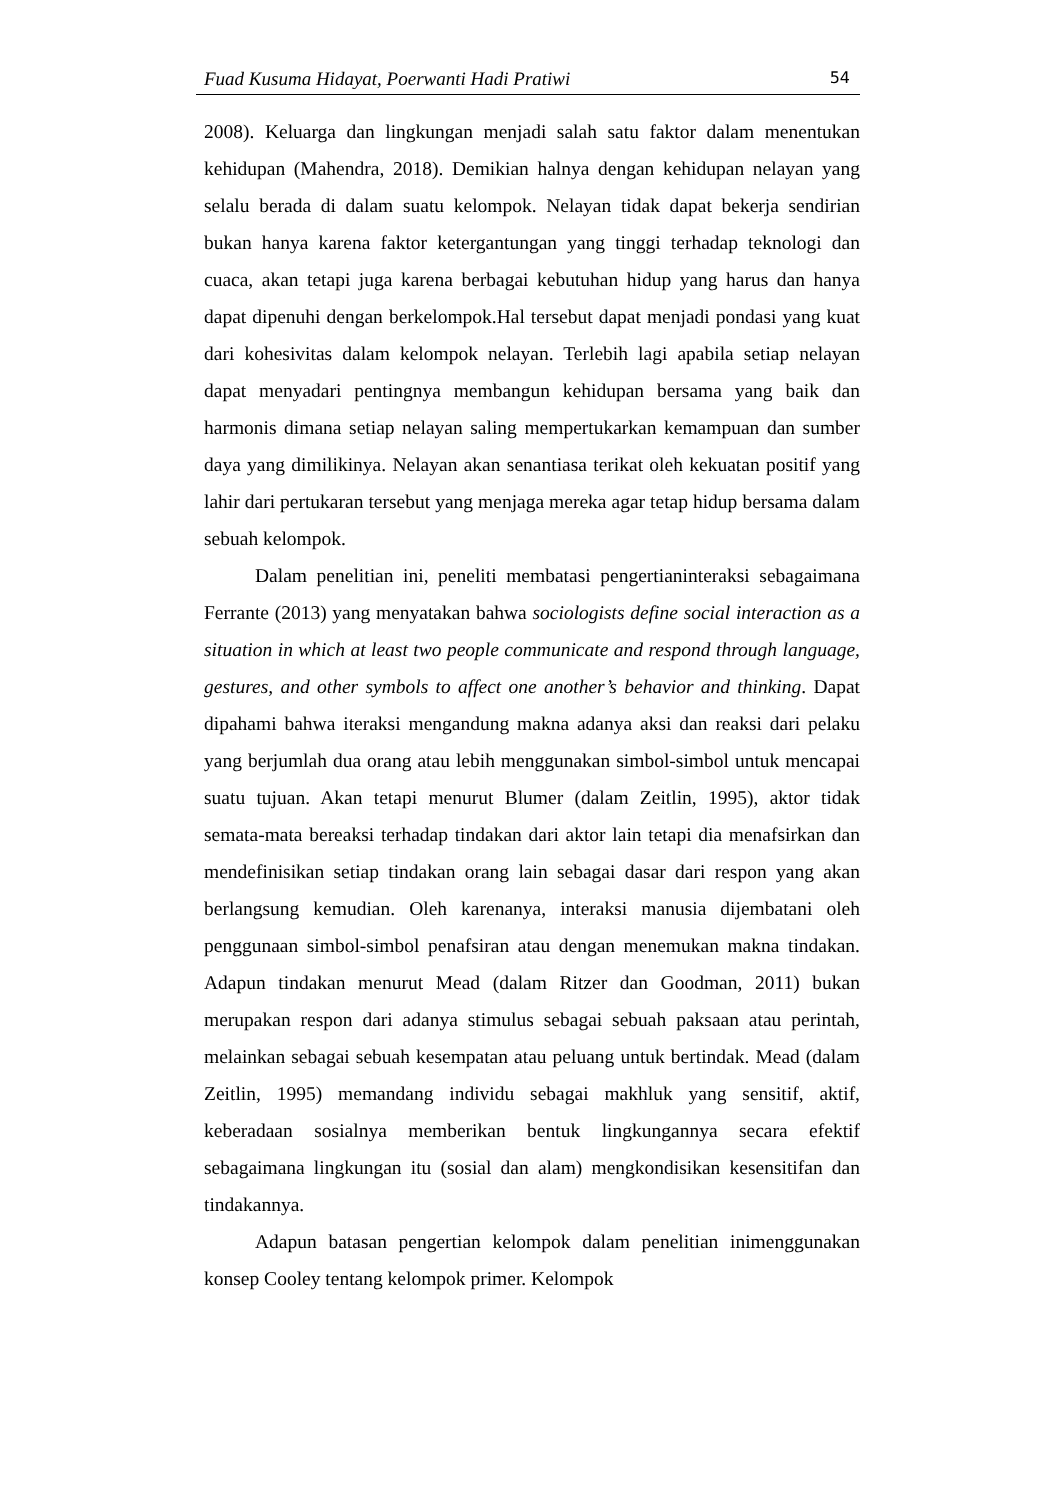Fuad Kusuma Hidayat, Poerwanti Hadi Pratiwi 54
2008). Keluarga dan lingkungan menjadi salah satu faktor dalam menentukan kehidupan (Mahendra, 2018). Demikian halnya dengan kehidupan nelayan yang selalu berada di dalam suatu kelompok. Nelayan tidak dapat bekerja sendirian bukan hanya karena faktor ketergantungan yang tinggi terhadap teknologi dan cuaca, akan tetapi juga karena berbagai kebutuhan hidup yang harus dan hanya dapat dipenuhi dengan berkelompok.Hal tersebut dapat menjadi pondasi yang kuat dari kohesivitas dalam kelompok nelayan. Terlebih lagi apabila setiap nelayan dapat menyadari pentingnya membangun kehidupan bersama yang baik dan harmonis dimana setiap nelayan saling mempertukarkan kemampuan dan sumber daya yang dimilikinya. Nelayan akan senantiasa terikat oleh kekuatan positif yang lahir dari pertukaran tersebut yang menjaga mereka agar tetap hidup bersama dalam sebuah kelompok.
Dalam penelitian ini, peneliti membatasi pengertianinteraksi sebagaimana Ferrante (2013) yang menyatakan bahwa sociologists define social interaction as a situation in which at least two people communicate and respond through language, gestures, and other symbols to affect one another’s behavior and thinking. Dapat dipahami bahwa iteraksi mengandung makna adanya aksi dan reaksi dari pelaku yang berjumlah dua orang atau lebih menggunakan simbol-simbol untuk mencapai suatu tujuan. Akan tetapi menurut Blumer (dalam Zeitlin, 1995), aktor tidak semata-mata bereaksi terhadap tindakan dari aktor lain tetapi dia menafsirkan dan mendefinisikan setiap tindakan orang lain sebagai dasar dari respon yang akan berlangsung kemudian. Oleh karenanya, interaksi manusia dijembatani oleh penggunaan simbol-simbol penafsiran atau dengan menemukan makna tindakan. Adapun tindakan menurut Mead (dalam Ritzer dan Goodman, 2011) bukan merupakan respon dari adanya stimulus sebagai sebuah paksaan atau perintah, melainkan sebagai sebuah kesempatan atau peluang untuk bertindak. Mead (dalam Zeitlin, 1995) memandang individu sebagai makhluk yang sensitif, aktif, keberadaan sosialnya memberikan bentuk lingkungannya secara efektif sebagaimana lingkungan itu (sosial dan alam) mengkondisikan kesensitifan dan tindakannya.
Adapun batasan pengertian kelompok dalam penelitian inimenggunakan konsep Cooley tentang kelompok primer. Kelompok